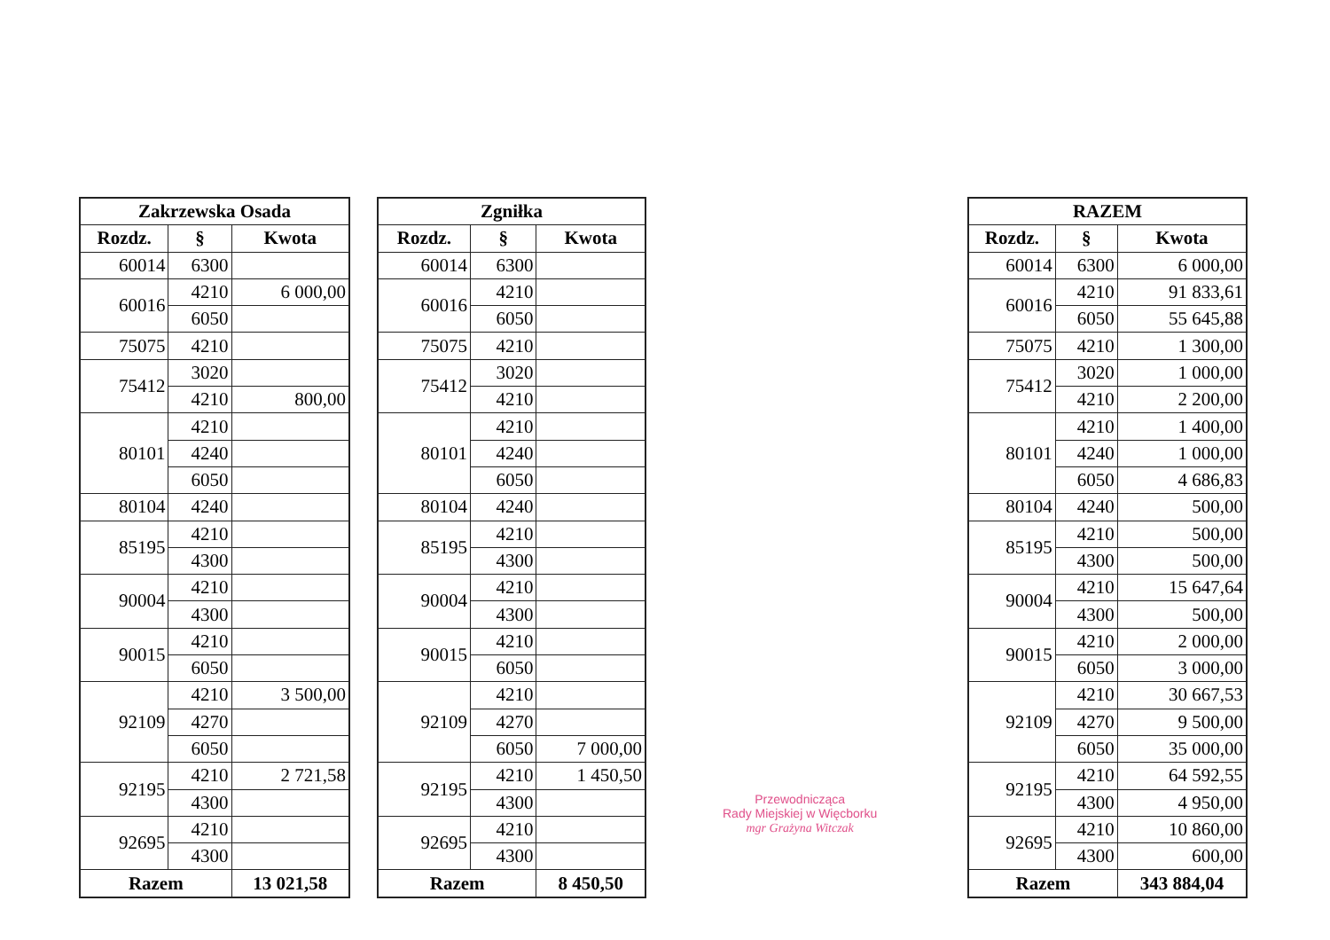| Zakrzewska Osada | | |
| --- | --- | --- |
| Rozdz. | § | Kwota |
| 60014 | 6300 | |
| 60016 | 4210 | 6 000,00 |
| | 6050 | |
| 75075 | 4210 | |
| 75412 | 3020 | |
| | 4210 | 800,00 |
| 80101 | 4210 | |
| | 4240 | |
| | 6050 | |
| 80104 | 4240 | |
| 85195 | 4210 | |
| | 4300 | |
| 90004 | 4210 | |
| | 4300 | |
| 90015 | 4210 | |
| | 6050 | |
| 92109 | 4210 | 3 500,00 |
| | 4270 | |
| | 6050 | |
| 92195 | 4210 | 2 721,58 |
| | 4300 | |
| 92695 | 4210 | |
| | 4300 | |
| Razem | | 13 021,58 |
| Zgniłka | | |
| --- | --- | --- |
| Rozdz. | § | Kwota |
| 60014 | 6300 | |
| 60016 | 4210 | |
| | 6050 | |
| 75075 | 4210 | |
| 75412 | 3020 | |
| | 4210 | |
| 80101 | 4210 | |
| | 4240 | |
| | 6050 | |
| 80104 | 4240 | |
| 85195 | 4210 | |
| | 4300 | |
| 90004 | 4210 | |
| | 4300 | |
| 90015 | 4210 | |
| | 6050 | |
| 92109 | 4210 | |
| | 4270 | |
| | 6050 | 7 000,00 |
| 92195 | 4210 | 1 450,50 |
| | 4300 | |
| 92695 | 4210 | |
| | 4300 | |
| Razem | | 8 450,50 |
Przewodnicząca
Rady Miejskiej w Więcborku
mgr Grażyna Witczak
| RAZEM | | |
| --- | --- | --- |
| Rozdz. | § | Kwota |
| 60014 | 6300 | 6 000,00 |
| 60016 | 4210 | 91 833,61 |
| | 6050 | 55 645,88 |
| 75075 | 4210 | 1 300,00 |
| 75412 | 3020 | 1 000,00 |
| | 4210 | 2 200,00 |
| 80101 | 4210 | 1 400,00 |
| | 4240 | 1 000,00 |
| | 6050 | 4 686,83 |
| 80104 | 4240 | 500,00 |
| 85195 | 4210 | 500,00 |
| | 4300 | 500,00 |
| 90004 | 4210 | 15 647,64 |
| | 4300 | 500,00 |
| 90015 | 4210 | 2 000,00 |
| | 6050 | 3 000,00 |
| 92109 | 4210 | 30 667,53 |
| | 4270 | 9 500,00 |
| | 6050 | 35 000,00 |
| 92195 | 4210 | 64 592,55 |
| | 4300 | 4 950,00 |
| 92695 | 4210 | 10 860,00 |
| | 4300 | 600,00 |
| Razem | | 343 884,04 |